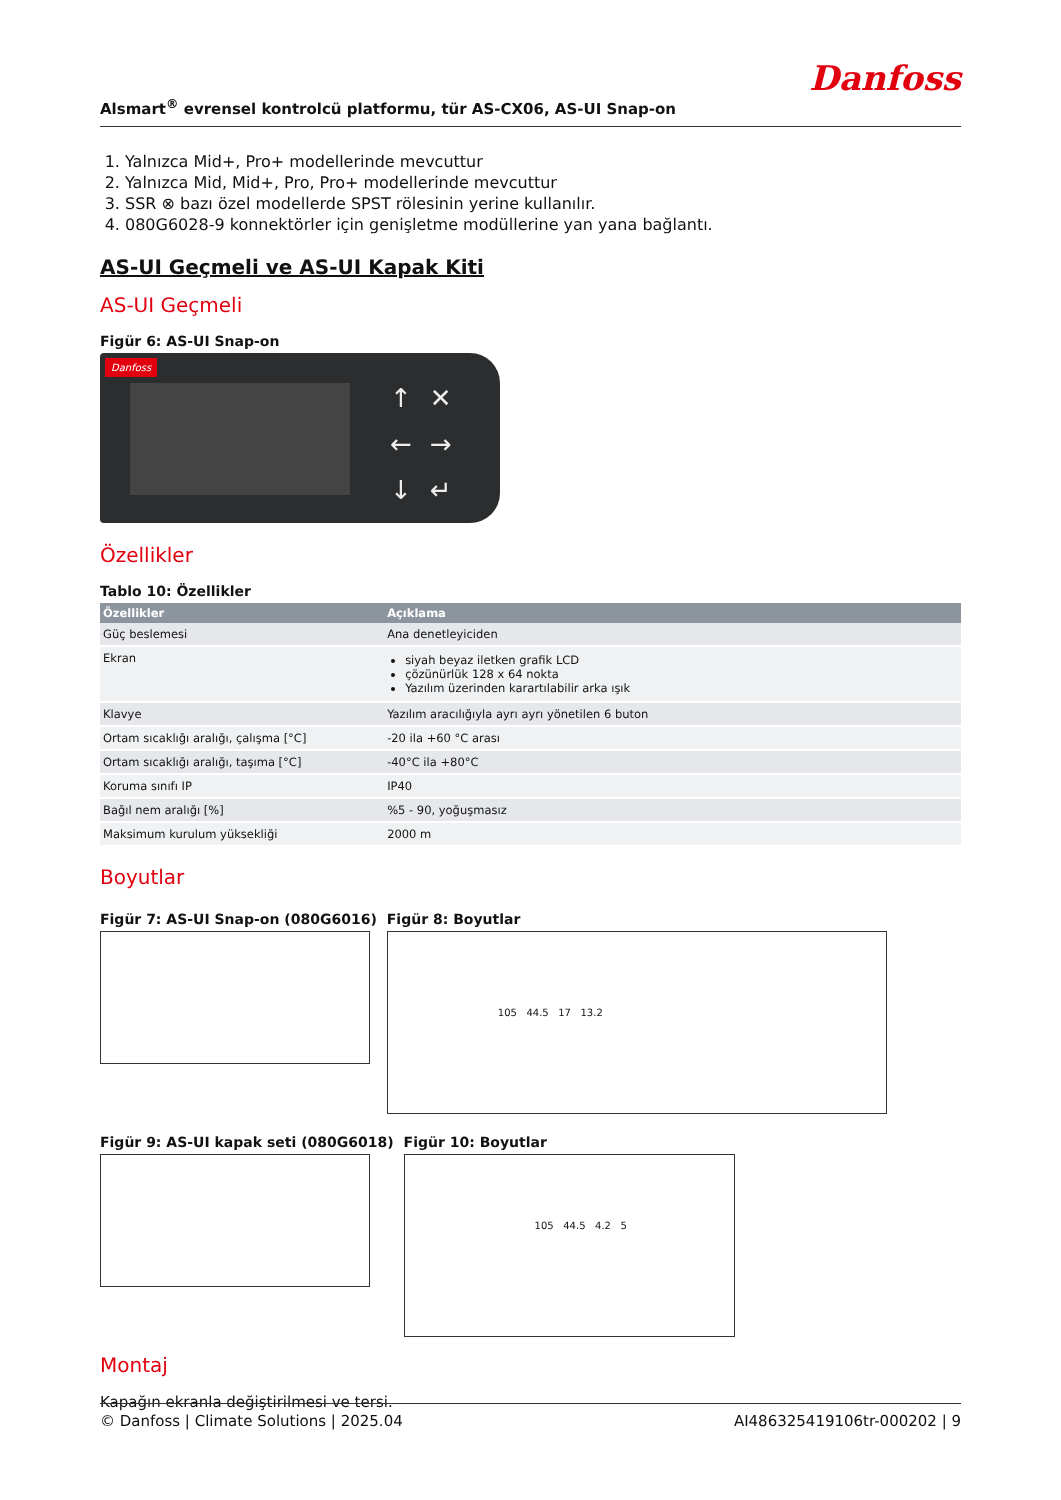Alsmart<sup>®</sup> evrensel kontrolcü platformu, tür AS-CX06, AS-UI Snap-on Danfoss
1. Yalnızca Mid+, Pro+ modellerinde mevcuttur
2. Yalnızca Mid, Mid+, Pro, Pro+ modellerinde mevcuttur
3. SSR ⊗ bazı özel modellerde SPST rölesinin yerine kullanılır.
4. 080G6028-9 konnektörler için genişletme modüllerine yan yana bağlantı.
AS-UI Geçmeli ve AS-UI Kapak Kiti
AS-UI Geçmeli
Figür 6: AS-UI Snap-on
Danfoss
↑✕
←→
↓↵
Özellikler
Tablo 10: Özellikler
| Özellikler | Açıklama |
| --- | --- |
| Güç beslemesi | Ana denetleyiciden |
| Ekran | siyah beyaz iletken grafik LCD çözünürlük 128 x 64 nokta Yazılım üzerinden karartılabilir arka ışık |
| Klavye | Yazılım aracılığıyla ayrı ayrı yönetilen 6 buton |
| Ortam sıcaklığı aralığı, çalışma [°C] | -20 ila +60 °C arası |
| Ortam sıcaklığı aralığı, taşıma [°C] | -40°C ila +80°C |
| Koruma sınıfı IP | IP40 |
| Bağıl nem aralığı [%] | %5 - 90, yoğuşmasız |
| Maksimum kurulum yüksekliği | 2000 m |
Boyutlar
Figür 7: AS-UI Snap-on (080G6016)
Figür 8: Boyutlar
105 44.5 17 13.2
Figür 9: AS-UI kapak seti (080G6018)
Figür 10: Boyutlar
105 44.5 4.2 5
Montaj
Kapağın ekranla değiştirilmesi ve tersi.
© Danfoss | Climate Solutions | 2025.04 AI486325419106tr-000202 | 9